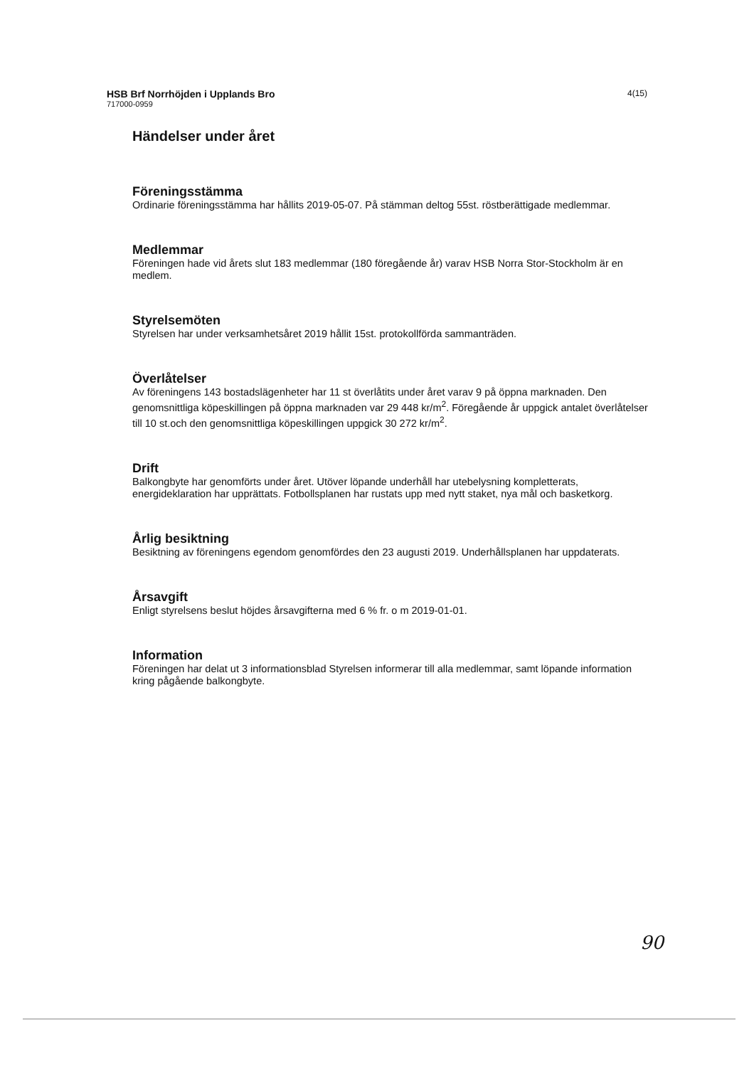HSB Brf Norrhöjden i Upplands Bro
717000-0959
4(15)
Händelser under året
Föreningsstämma
Ordinarie föreningsstämma har hållits 2019-05-07. På stämman deltog 55st. röstberättigade medlemmar.
Medlemmar
Föreningen hade vid årets slut 183 medlemmar (180 föregående år) varav HSB Norra Stor-Stockholm är en medlem.
Styrelsemöten
Styrelsen har under verksamhetsåret 2019 hållit 15st. protokollförda sammanträden.
Överlåtelser
Av föreningens 143 bostadslägenheter har 11 st överlåtits under året varav 9 på öppna marknaden. Den genomsnittliga köpeskillingen på öppna marknaden var 29 448 kr/m<sup>2</sup>. Föregående år uppgick antalet överlåtelser till 10 st.och den genomsnittliga köpeskillingen uppgick 30 272 kr/m<sup>2</sup>.
Drift
Balkongbyte har genomförts under året. Utöver löpande underhåll har utebelysning kompletterats, energideklaration har upprättats. Fotbollsplanen har rustats upp med nytt staket, nya mål och basketkorg.
Årlig besiktning
Besiktning av föreningens egendom genomfördes den 23 augusti 2019. Underhållsplanen har uppdaterats.
Årsavgift
Enligt styrelsens beslut höjdes årsavgifterna med 6 % fr. o m 2019-01-01.
Information
Föreningen har delat ut 3 informationsblad Styrelsen informerar till alla medlemmar, samt löpande information kring pågående balkongbyte.
90